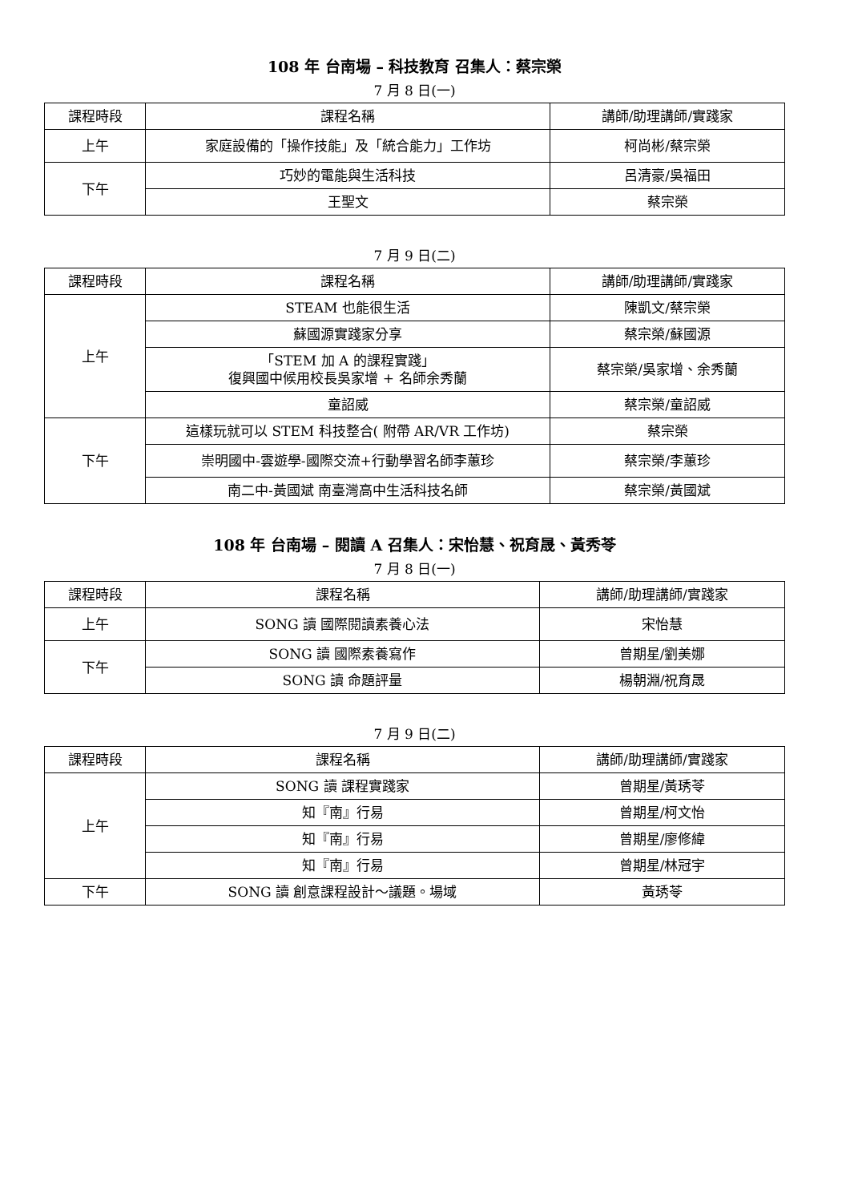108 年 台南場 – 科技教育 召集人：蔡宗榮
7 月 8 日(一)
| 課程時段 | 課程名稱 | 講師/助理講師/實踐家 |
| --- | --- | --- |
| 上午 | 家庭設備的「操作技能」及「統合能力」工作坊 | 柯尚彬/蔡宗榮 |
| 下午 | 巧妙的電能與生活科技 | 呂清豪/吳福田 |
| | 王聖文 | 蔡宗榮 |
7 月 9 日(二)
| 課程時段 | 課程名稱 | 講師/助理講師/實踐家 |
| --- | --- | --- |
| 上午 | STEAM 也能很生活 | 陳凱文/蔡宗榮 |
| | 蘇國源實踐家分享 | 蔡宗榮/蘇國源 |
| | 「STEM 加 A 的課程實踐」 復興國中候用校長吳家增 + 名師余秀蘭 | 蔡宗榮/吳家增、余秀蘭 |
| | 童詔威 | 蔡宗榮/童詔威 |
| 下午 | 這樣玩就可以 STEM 科技整合( 附帶 AR/VR 工作坊) | 蔡宗榮 |
| | 崇明國中-雲遊學-國際交流+行動學習名師李蕙珍 | 蔡宗榮/李蕙珍 |
| | 南二中-黃國斌 南臺灣高中生活科技名師 | 蔡宗榮/黃國斌 |
108 年 台南場 – 閱讀 A 召集人：宋怡慧、祝育晟、黃秀苓
7 月 8 日(一)
| 課程時段 | 課程名稱 | 講師/助理講師/實踐家 |
| --- | --- | --- |
| 上午 | SONG 讀 國際閱讀素養心法 | 宋怡慧 |
| 下午 | SONG 讀 國際素養寫作 | 曾期星/劉美娜 |
| | SONG 讀 命題評量 | 楊朝淵/祝育晟 |
7 月 9 日(二)
| 課程時段 | 課程名稱 | 講師/助理講師/實踐家 |
| --- | --- | --- |
| 上午 | SONG 讀 課程實踐家 | 曾期星/黃琇苓 |
| | 知『南』行易 | 曾期星/柯文怡 |
| | 知『南』行易 | 曾期星/廖修緯 |
| | 知『南』行易 | 曾期星/林冠宇 |
| 下午 | SONG 讀 創意課程設計～議題。場域 | 黃琇苓 |